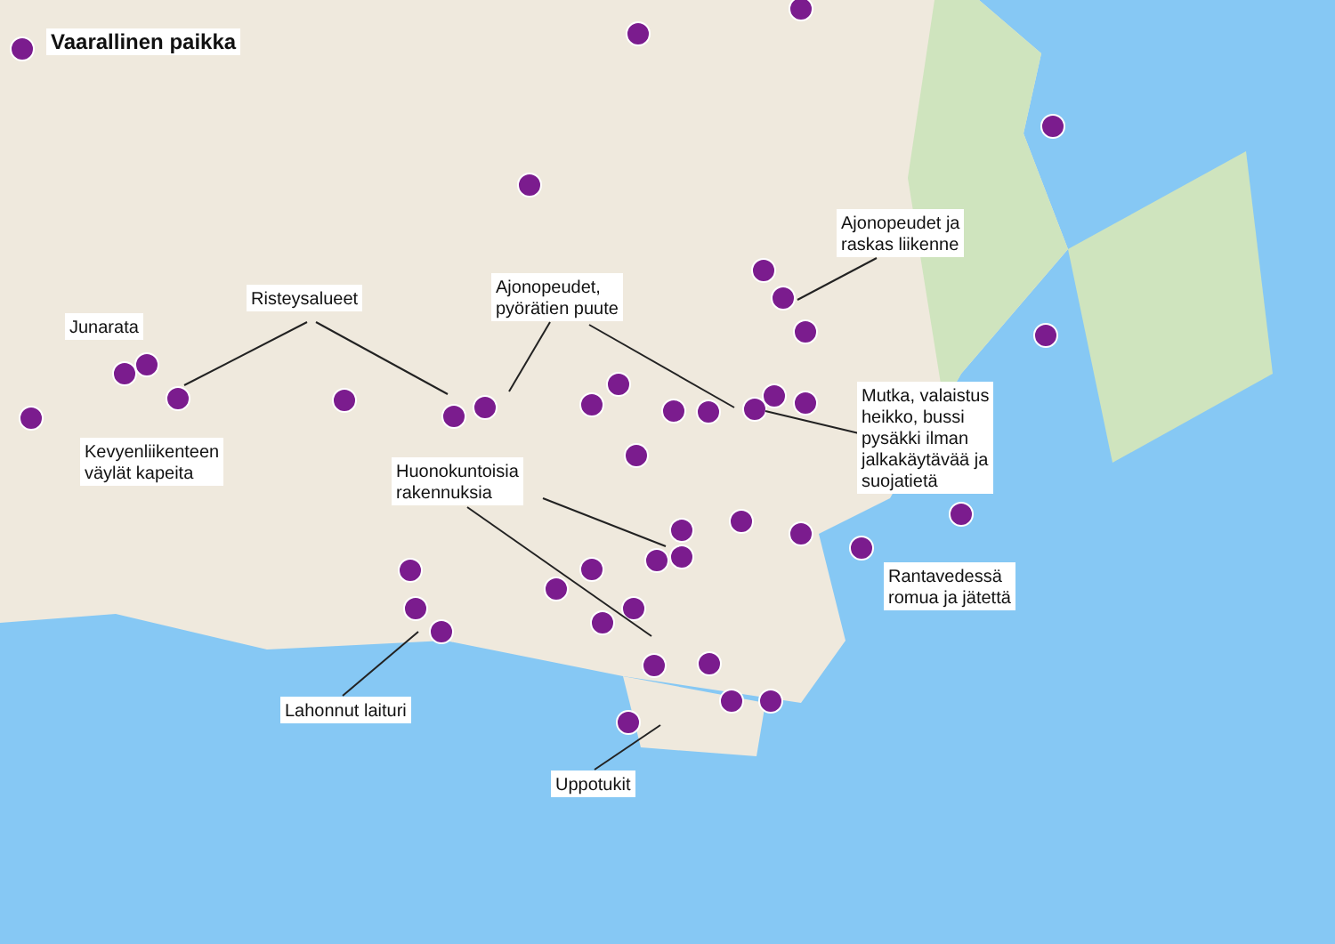Vaarallinen paikka
Junarata
Risteysalueet
Ajonopeudet,
pyörätien puute
Ajonopeudet ja
raskas liikenne
Kevyenliikenteen
väylät kapeita
Huonokuntoisia
rakennuksia
Mutka, valaistus
heikko, bussi
pysäkki ilman
jalkakäytävää ja
suojatietä
Rantavedessä
romua ja jätettä
Lahonnut laituri
Uppotukit